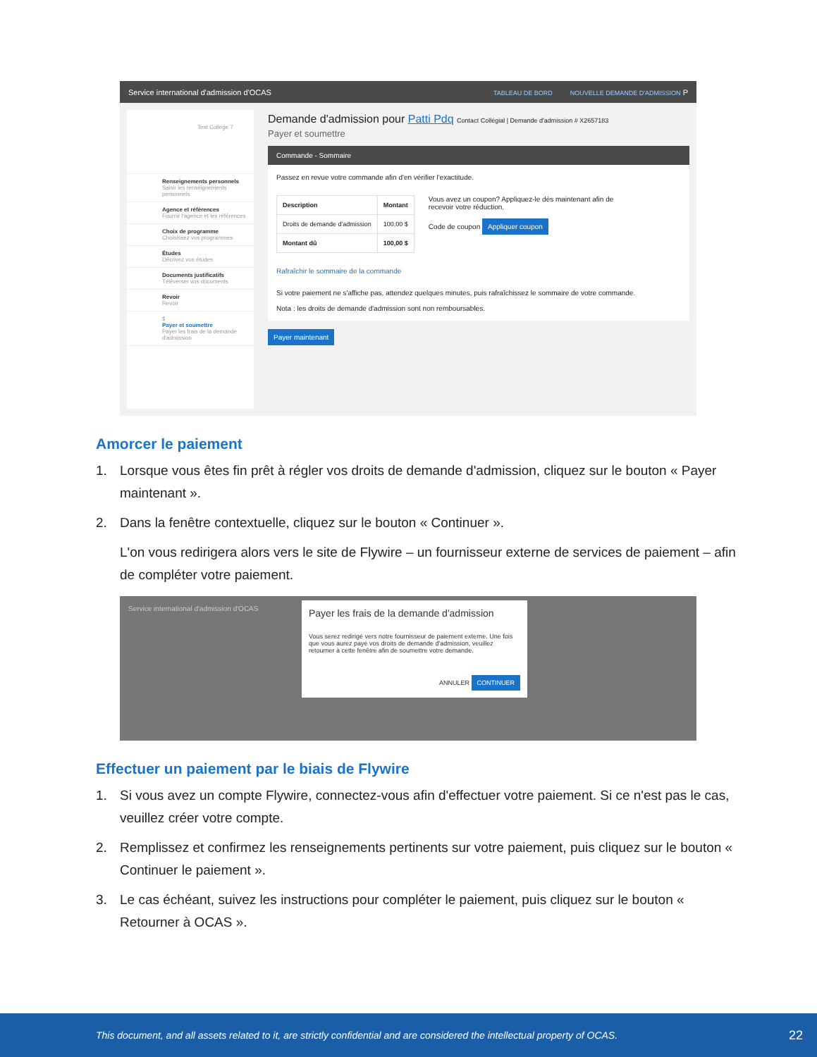Service international d'admission d'OCAS TABLEAU DE BORD NOUVELLE DEMANDE D'ADMISSION P
Test College 7
Renseignements personnels
Saisir les renseignements personnels
Agence et références
Fournir l'agence et les références
Choix de programme
Choisissez vos programmes
Études
Décrivez vos études
Documents justificatifs
Téléverser vos documents
Revoir
Revoir
$
Payer et soumettre
Payer les frais de la demande d'admission
Demande d'admission pour Patti Pdq Contact Collégial | Demande d'admission # X2657183
Payer et soumettre
Commande - Sommaire
Passez en revue votre commande afin d'en vérifier l'exactitude.
| Description | Montant |
| --- | --- |
| Droits de demande d'admission | 100,00 $ |
| Montant dû | 100,00 $ |
Vous avez un coupon? Appliquez-le dès maintenant afin de recevoir votre réduction.
Code de coupon Appliquer coupon
Rafraîchir le sommaire de la commande
Si votre paiement ne s'affiche pas, attendez quelques minutes, puis rafraîchissez le sommaire de votre commande.
Nota : les droits de demande d'admission sont non remboursables.
Payer maintenant
Amorcer le paiement
1. Lorsque vous êtes fin prêt à régler vos droits de demande d'admission, cliquez sur le bouton « Payer maintenant ».
2. Dans la fenêtre contextuelle, cliquez sur le bouton « Continuer ».
L'on vous redirigera alors vers le site de Flywire – un fournisseur externe de services de paiement – afin de compléter votre paiement.
Service international d'admission d'OCAS
Payer les frais de la demande d'admission
Vous serez redirigé vers notre fournisseur de paiement externe. Une fois que vous aurez payé vos droits de demande d'admission, veuillez retourner à cette fenêtre afin de soumettre votre demande.
ANNULER CONTINUER
Effectuer un paiement par le biais de Flywire
1. Si vous avez un compte Flywire, connectez-vous afin d'effectuer votre paiement. Si ce n'est pas le cas, veuillez créer votre compte.
2. Remplissez et confirmez les renseignements pertinents sur votre paiement, puis cliquez sur le bouton « Continuer le paiement ».
3. Le cas échéant, suivez les instructions pour compléter le paiement, puis cliquez sur le bouton « Retourner à OCAS ».
This document, and all assets related to it, are strictly confidential and are considered the intellectual property of OCAS. 22